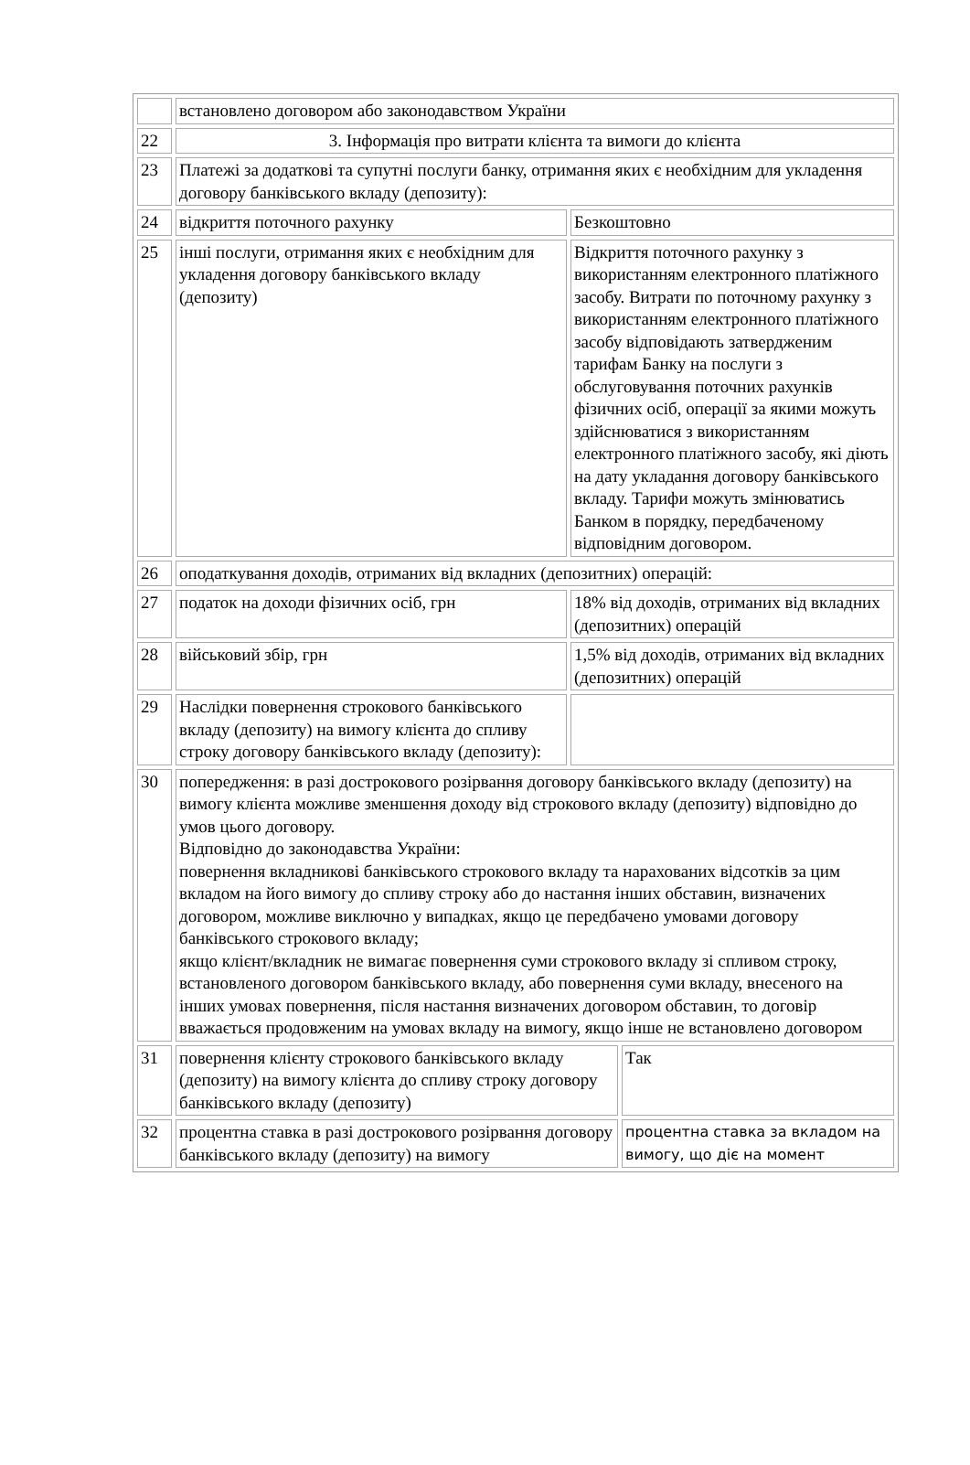| | встановлено договором або законодавством України | | |
| 22 | 3. Інформація про витрати клієнта та вимоги до клієнта | | |
| 23 | Платежі за додаткові та супутні послуги банку, отримання яких є необхідним для укладення договору банківського вкладу (депозиту): | | |
| 24 | відкриття поточного рахунку | Безкоштовно | |
| 25 | інші послуги, отримання яких є необхідним для укладення договору банківського вкладу (депозиту) | Відкриття поточного рахунку з використанням електронного платіжного засобу. Витрати по поточному рахунку з використанням електронного платіжного засобу відповідають затвердженим тарифам Банку на послуги з обслуговування поточних рахунків фізичних осіб, операції за якими можуть здійснюватися з використанням електронного платіжного засобу, які діють на дату укладання договору банківського вкладу. Тарифи можуть змінюватись Банком в порядку, передбаченому відповідним договором. | |
| 26 | оподаткування доходів, отриманих від вкладних (депозитних) операцій: | | |
| 27 | податок на доходи фізичних осіб, грн | 18% від доходів, отриманих від вкладних (депозитних) операцій | |
| 28 | військовий збір, грн | 1,5% від доходів, отриманих від вкладних (депозитних) операцій | |
| 29 | Наслідки повернення строкового банківського вкладу (депозиту) на вимогу клієнта до спливу строку договору банківського вкладу (депозиту): | | |
| 30 | попередження: в разі дострокового розірвання договору банківського вкладу (депозиту) на вимогу клієнта можливе зменшення доходу від строкового вкладу (депозиту) відповідно до умов цього договору. Відповідно до законодавства України: повернення вкладникові банківського строкового вкладу та нарахованих відсотків за цим вкладом на його вимогу до спливу строку або до настання інших обставин, визначених договором, можливе виключно у випадках, якщо це передбачено умовами договору банківського строкового вкладу; якщо клієнт/вкладник не вимагає повернення суми строкового вкладу зі спливом строку, встановленого договором банківського вкладу, або повернення суми вкладу, внесеного на інших умовах повернення, після настання визначених договором обставин, то договір вважається продовженим на умовах вкладу на вимогу, якщо інше не встановлено договором | | |
| 31 | повернення клієнту строкового банківського вкладу (депозиту) на вимогу клієнта до спливу строку договору банківського вкладу (депозиту) | | Так |
| 32 | процентна ставка в разі дострокового розірвання договору банківського вкладу (депозиту) на вимогу | | процентна ставка за вкладом на вимогу, що діє на момент |